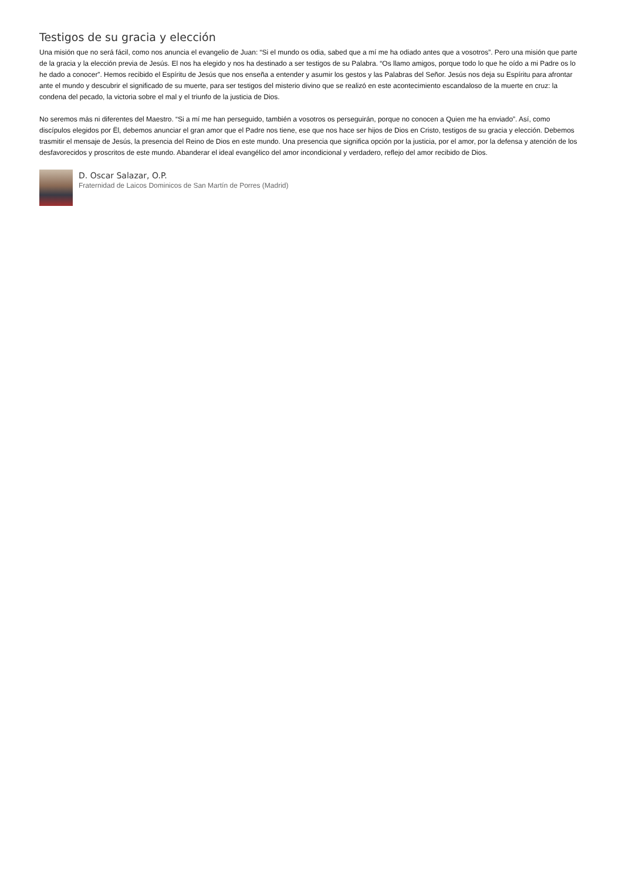Testigos de su gracia y elección
Una misión que no será fácil, como nos anuncia el evangelio de Juan: “Si el mundo os odia, sabed que a mí me ha odiado antes que a vosotros”. Pero una misión que parte de la gracia y la elección previa de Jesús. El nos ha elegido y nos ha destinado a ser testigos de su Palabra. “Os llamo amigos, porque todo lo que he oído a mi Padre os lo he dado a conocer”. Hemos recibido el Espíritu de Jesús que nos enseña a entender y asumir los gestos y las Palabras del Señor. Jesús nos deja su Espíritu para afrontar ante el mundo y descubrir el significado de su muerte, para ser testigos del misterio divino que se realizó en este acontecimiento escandaloso de la muerte en cruz: la condena del pecado, la victoria sobre el mal y el triunfo de la justicia de Dios.
No seremos más ni diferentes del Maestro. “Si a mí me han perseguido, también a vosotros os perseguirán, porque no conocen a Quien me ha enviado”. Así, como discípulos elegidos por Ël, debemos anunciar el gran amor que el Padre nos tiene, ese que nos hace ser hijos de Dios en Cristo, testigos de su gracia y elección. Debemos trasmitir el mensaje de Jesús, la presencia del Reino de Dios en este mundo. Una presencia que significa opción por la justicia, por el amor, por la defensa y atención de los desfavorecidos y proscritos de este mundo. Abanderar el ideal evangélico del amor incondicional y verdadero, reflejo del amor recibido de Dios.
D. Oscar Salazar, O.P.
Fraternidad de Laicos Dominicos de San Martín de Porres (Madrid)